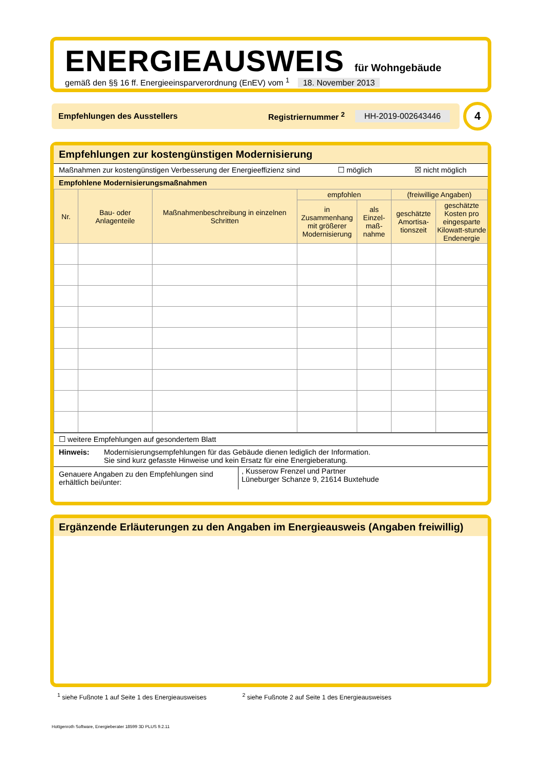ENERGIEAUSWEIS für Wohngebäude
gemäß den §§ 16 ff. Energieeinsparverordnung (EnEV) vom <sup>1</sup> 18. November 2013
Empfehlungen des Ausstellers Registriernummer <sup>2</sup> HH-2019-002643446 4
Empfehlungen zur kostengünstigen Modernisierung
Maßnahmen zur kostengünstigen Verbesserung der Energieeffizienz sind ☐ möglich ☒ nicht möglich
Empfohlene Modernisierungsmaßnahmen
| Nr. | Bau- oder Anlagenteile | Maßnahmenbeschreibung in einzelnen Schritten | empfohlen | | (freiwillige Angaben) | |
| --- | --- | --- | --- | --- | --- | --- |
| | | | in Zusammenhang mit größerer Modernisierung | als Einzel-maß-nahme | geschätzte Amortisa-tionszeit | geschätzte Kosten pro eingesparte Kilowatt-stunde Endenergie |
☐ weitere Empfehlungen auf gesondertem Blatt
Hinweis: Modernisierungsempfehlungen für das Gebäude dienen lediglich der Information.
Sie sind kurz gefasste Hinweise und kein Ersatz für eine Energieberatung.
Genauere Angaben zu den Empfehlungen sind erhältlich bei/unter:, Kusserow Frenzel und Partner
Lüneburger Schanze 9, 21614 Buxtehude
Ergänzende Erläuterungen zu den Angaben im Energieausweis (Angaben freiwillig)
<sup>1</sup> siehe Fußnote 1 auf Seite 1 des Energieausweises <sup>2</sup> siehe Fußnote 2 auf Seite 1 des Energieausweises
Hottgenroth Software, Energieberater 18599 3D PLUS 9.2.11